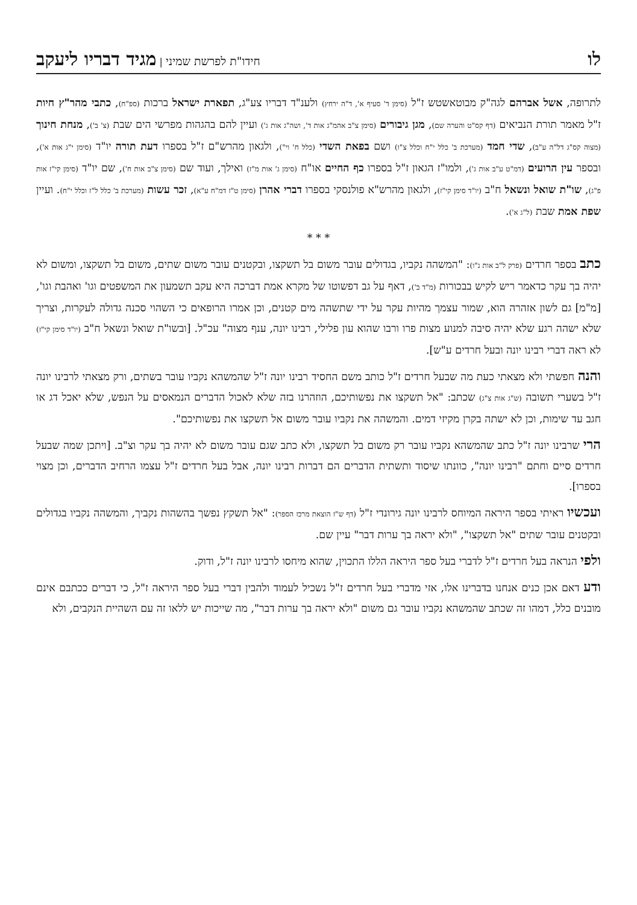לו חידו"ת לפרשת שמיני | מגיד דבריו ליעקב
לתרופה, אשל אברהם לגה"ק מבוטאשטש ז"ל (סימן ד' סעיף א', ד"ה ירחץ) ולענ"ד דבריו צע"ג, תפארת ישראל ברכות (ספ"ח), כתבי מהר"ץ חיות ז"ל מאמר תורת הנביאים (דף קס"ט והערה שם), מגן גיבורים (סימן צ"ב אהמ"ג אות ד', ושה"ג אות ג') ועיין להם בהגהות מפרשי הים שבת (צ' ב'), מנחת חינוך (מצוה קס"ג דל"ה ע"ב), שדי חמד (מערכת ב' כלל י"ח וכלל צ"ו) ושם בפאת השדי (כלל ח' וי"), ולגאון מהרש"ם ז"ל בספרו דעת תורה יו"ד (סימן י"ג אות א'), ובספר עין הרועים (דמ"ט ע"ב אות ג'), ולמו"ז הגאון ז"ל בספרו כף החיים או"ח (סימן ג' אות מ"ז) ואילך, ועוד שם (סימן צ"ב אות ח'), שם יו"ד (סימן קי"ז אות פ"ג), שו"ת שואל ונשאל ח"ב (יו"ד סימן קי"ז), ולגאון מהרש"א פולנסקי בספרו דברי אהרן (סימן ט"ז דמ"ח ע"א), זכר עשות (מערכת ב' כלל ל"ז וכלל י"ח). ועיין שפת אמת שבת (ל"ג א').
* * *
כתב בספר חרדים (פרק ל"ב אות נ"ו): "המשהה נקביו, בגדולים עובר משום בל תשקצו, ובקטנים עובר משום שתים, משום בל תשקצו, ומשום לא יהיה בך עקר כדאמר ריש לקיש בבכורות (מ"ד ב'), דאף על גב דפשוטו של מקרא אמת דברכה היא עקב תשמעון את המשפטים וגו' ואהבת וגו', [מ"מ] גם לשון אזהרה הוא, שמור עצמך מהיות עקר על ידי שתשהה מים קטנים, וכן אמרו הרופאים כי השהוי סכנה גדולה לעקרות, וצריך שלא ישהה רגע שלא יהיה סיבה למנוע מצות פרו ורבו שהוא עון פלילי, רבינו יונה, ענף מצוה" עכ"ל. [ובשו"ת שואל ונשאל ח"ב (יו"ד סימן קי"ז) לא ראה דברי רבינו יונה ובעל חרדים ע"ש].
והנה חפשתי ולא מצאתי כעת מה שבעל חרדים ז"ל כותב משם החסיד רבינו יונה ז"ל שהמשהא נקביו עובר בשתים, ורק מצאתי לרבינו יונה ז"ל בשערי תשובה (ש"ג אות צ"ג) שכתב: "אל תשקצו את נפשותיכם, הוזהרנו בזה שלא לאכול הדברים הנמאסים על הנפש, שלא יאכל דג או חגב עד שימות, וכן לא ישתה בקרן מקיזי דמים. והמשהה את נקביו עובר משום אל תשקצו את נפשותיכם".
הרי שרבינו יונה ז"ל כתב שהמשהא נקביו עובר רק משום בל תשקצו, ולא כתב שגם עובר משום לא יהיה בך עקר וצ"ב. [ויתכן שמה שבעל חרדים סיים וחתם "רבינו יונה", כוונתו שיסוד ותשתית הדברים הם דברות רבינו יונה, אבל בעל חרדים ז"ל עצמו הרחיב הדברים, וכן מצוי בספרו].
ועכשיו ראיתי בספר היראה המיוחס לרבינו יונה גירונדי ז"ל (דף ש"ז הוצאת מרכז הספר): "אל תשקץ נפשך בהשהות נקביך, והמשהה נקביו בגדולים ובקטנים עובר שתים "אל תשקצו", "ולא יראה בך ערות דבר" עיין שם.
ולפי הנראה בעל חרדים ז"ל לדברי בעל ספר היראה הללו התכוין, שהוא מיחסו לרבינו יונה ז"ל, ודוק.
ודע דאם אכן כנים אנחנו בדברינו אלו, אזי מדברי בעל חרדים ז"ל נשכיל לעמוד ולהבין דברי בעל ספר היראה ז"ל, כי דברים ככתבם אינם מובנים כלל, דמהו זה שכתב שהמשהא נקביו עובר גם משום "ולא יראה בך ערות דבר", מה שייכות יש ללאו זה עם השהיית הנקבים, ולא